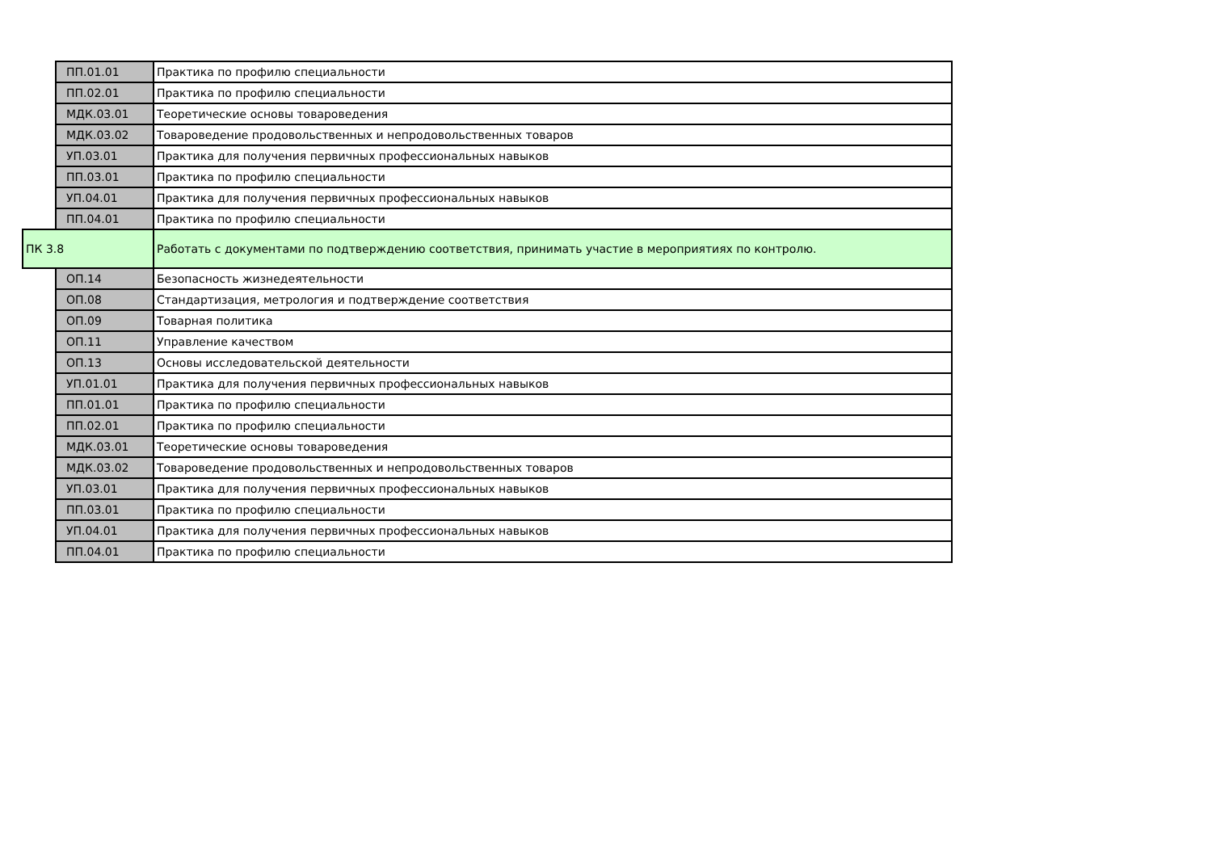| | ПП.01.01 | Практика по профилю специальности |
| | ПП.02.01 | Практика по профилю специальности |
| | МДК.03.01 | Теоретические основы товароведения |
| | МДК.03.02 | Товароведение продовольственных и непродовольственных товаров |
| | УП.03.01 | Практика для получения первичных профессиональных навыков |
| | ПП.03.01 | Практика по профилю специальности |
| | УП.04.01 | Практика для получения первичных профессиональных навыков |
| | ПП.04.01 | Практика по профилю специальности |
| ПК 3.8 | | Работать с документами по подтверждению соответствия, принимать участие в мероприятиях по контролю. |
| | ОП.14 | Безопасность жизнедеятельности |
| | ОП.08 | Стандартизация, метрология и подтверждение соответствия |
| | ОП.09 | Товарная политика |
| | ОП.11 | Управление качеством |
| | ОП.13 | Основы исследовательской деятельности |
| | УП.01.01 | Практика для получения первичных профессиональных навыков |
| | ПП.01.01 | Практика по профилю специальности |
| | ПП.02.01 | Практика по профилю специальности |
| | МДК.03.01 | Теоретические основы товароведения |
| | МДК.03.02 | Товароведение продовольственных и непродовольственных товаров |
| | УП.03.01 | Практика для получения первичных профессиональных навыков |
| | ПП.03.01 | Практика по профилю специальности |
| | УП.04.01 | Практика для получения первичных профессиональных навыков |
| | ПП.04.01 | Практика по профилю специальности |